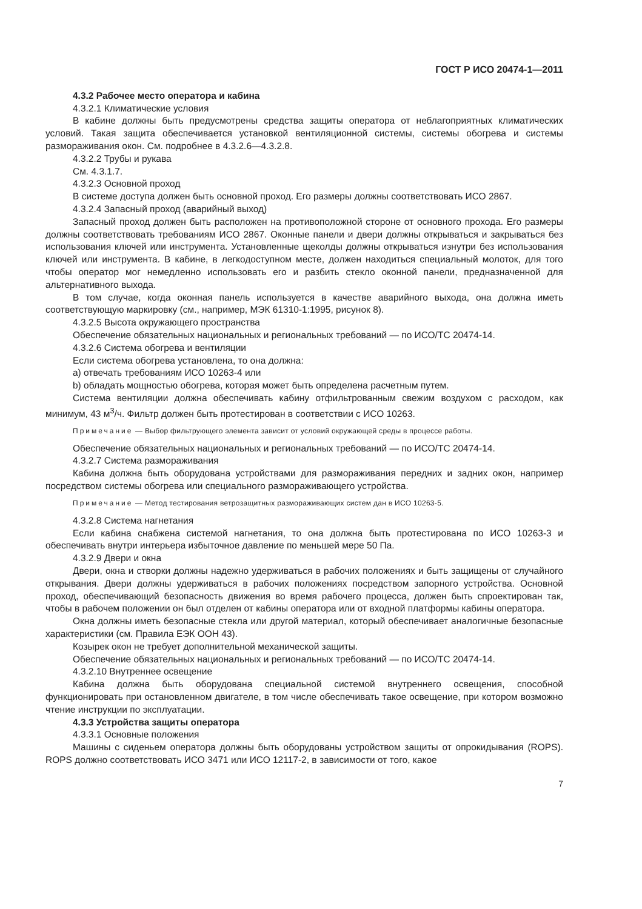ГОСТ Р ИСО 20474-1—2011
4.3.2 Рабочее место оператора и кабина
4.3.2.1 Климатические условия
В кабине должны быть предусмотрены средства защиты оператора от неблагоприятных климатических условий. Такая защита обеспечивается установкой вентиляционной системы, системы обогрева и системы размораживания окон. См. подробнее в 4.3.2.6—4.3.2.8.
4.3.2.2 Трубы и рукава
См. 4.3.1.7.
4.3.2.3 Основной проход
В системе доступа должен быть основной проход. Его размеры должны соответствовать ИСО 2867.
4.3.2.4 Запасный проход (аварийный выход)
Запасный проход должен быть расположен на противоположной стороне от основного прохода. Его размеры должны соответствовать требованиям ИСО 2867. Оконные панели и двери должны открываться и закрываться без использования ключей или инструмента. Установленные щеколды должны открываться изнутри без использования ключей или инструмента. В кабине, в легкодоступном месте, должен находиться специальный молоток, для того чтобы оператор мог немедленно использовать его и разбить стекло оконной панели, предназначенной для альтернативного выхода.
В том случае, когда оконная панель используется в качестве аварийного выхода, она должна иметь соответствующую маркировку (см., например, МЭК 61310-1:1995, рисунок 8).
4.3.2.5 Высота окружающего пространства
Обеспечение обязательных национальных и региональных требований — по ИСО/ТС 20474-14.
4.3.2.6 Система обогрева и вентиляции
Если система обогрева установлена, то она должна:
a) отвечать требованиям ИСО 10263-4 или
b) обладать мощностью обогрева, которая может быть определена расчетным путем.
Система вентиляции должна обеспечивать кабину отфильтрованным свежим воздухом с расходом, как минимум, 43 м<sup>3</sup>/ч. Фильтр должен быть протестирован в соответствии с ИСО 10263.
Примечание — Выбор фильтрующего элемента зависит от условий окружающей среды в процессе работы.
Обеспечение обязательных национальных и региональных требований — по ИСО/ТС 20474-14.
4.3.2.7 Система размораживания
Кабина должна быть оборудована устройствами для размораживания передних и задних окон, например посредством системы обогрева или специального размораживающего устройства.
Примечание — Метод тестирования ветрозащитных размораживающих систем дан в ИСО 10263-5.
4.3.2.8 Система нагнетания
Если кабина снабжена системой нагнетания, то она должна быть протестирована по ИСО 10263-3 и обеспечивать внутри интерьера избыточное давление по меньшей мере 50 Па.
4.3.2.9 Двери и окна
Двери, окна и створки должны надежно удерживаться в рабочих положениях и быть защищены от случайного открывания. Двери должны удерживаться в рабочих положениях посредством запорного устройства. Основной проход, обеспечивающий безопасность движения во время рабочего процесса, должен быть спроектирован так, чтобы в рабочем положении он был отделен от кабины оператора или от входной платформы кабины оператора.
Окна должны иметь безопасные стекла или другой материал, который обеспечивает аналогичные безопасные характеристики (см. Правила ЕЭК ООН 43).
Козырек окон не требует дополнительной механической защиты.
Обеспечение обязательных национальных и региональных требований — по ИСО/ТС 20474-14.
4.3.2.10 Внутреннее освещение
Кабина должна быть оборудована специальной системой внутреннего освещения, способной функционировать при остановленном двигателе, в том числе обеспечивать такое освещение, при котором возможно чтение инструкции по эксплуатации.
4.3.3 Устройства защиты оператора
4.3.3.1 Основные положения
Машины с сиденьем оператора должны быть оборудованы устройством защиты от опрокидывания (ROPS). ROPS должно соответствовать ИСО 3471 или ИСО 12117-2, в зависимости от того, какое
7